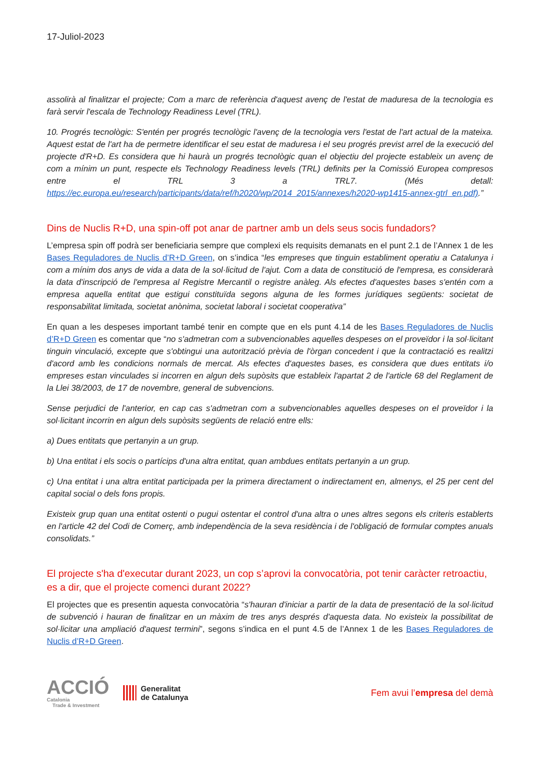17-Juliol-2023
assolirà al finalitzar el projecte; Com a marc de referència d'aquest avenç de l'estat de maduresa de la tecnologia es farà servir l'escala de Technology Readiness Level (TRL).
10. Progrés tecnològic: S'entén per progrés tecnològic l'avenç de la tecnologia vers l'estat de l'art actual de la mateixa. Aquest estat de l'art ha de permetre identificar el seu estat de maduresa i el seu progrés previst arrel de la execució del projecte d'R+D. Es considera que hi haurà un progrés tecnològic quan el objectiu del projecte estableix un avenç de com a mínim un punt, respecte els Technology Readiness levels (TRL) definits per la Comissió Europea compresos entre el TRL 3 a TRL7. (Més detall: https://ec.europa.eu/research/participants/data/ref/h2020/wp/2014_2015/annexes/h2020-wp1415-annex-gtrl_en.pdf).”
Dins de Nuclis R+D, una spin-off pot anar de partner amb un dels seus socis fundadors?
L’empresa spin off podrà ser beneficiaria sempre que complexi els requisits demanats en el punt 2.1 de l’Annex 1 de les Bases Reguladores de Nuclis d’R+D Green, on s’indica “les empreses que tinguin establiment operatiu a Catalunya i com a mínim dos anys de vida a data de la sol·licitud de l'ajut. Com a data de constitució de l'empresa, es considerarà la data d'inscripció de l'empresa al Registre Mercantil o registre anàleg. Als efectes d'aquestes bases s'entén com a empresa aquella entitat que estigui constituïda segons alguna de les formes jurídiques següents: societat de responsabilitat limitada, societat anònima, societat laboral i societat cooperativa”
En quan a les despeses important també tenir en compte que en els punt 4.14 de les Bases Reguladores de Nuclis d’R+D Green es comentar que “no s'admetran com a subvencionables aquelles despeses on el proveïdor i la sol·licitant tinguin vinculació, excepte que s'obtingui una autorització prèvia de l'òrgan concedent i que la contractació es realitzi d'acord amb les condicions normals de mercat. Als efectes d'aquestes bases, es considera que dues entitats i/o empreses estan vinculades si incorren en algun dels supòsits que estableix l'apartat 2 de l'article 68 del Reglament de la Llei 38/2003, de 17 de novembre, general de subvencions.
Sense perjudici de l'anterior, en cap cas s'admetran com a subvencionables aquelles despeses on el proveïdor i la sol·licitant incorrin en algun dels supòsits següents de relació entre ells:
a) Dues entitats que pertanyin a un grup.
b) Una entitat i els socis o partícips d'una altra entitat, quan ambdues entitats pertanyin a un grup.
c) Una entitat i una altra entitat participada per la primera directament o indirectament en, almenys, el 25 per cent del capital social o dels fons propis.
Existeix grup quan una entitat ostenti o pugui ostentar el control d'una altra o unes altres segons els criteris establerts en l'article 42 del Codi de Comerç, amb independència de la seva residència i de l'obligació de formular comptes anuals consolidats.”
El projecte s'ha d'executar durant 2023, un cop s’aprovi la convocatòria, pot tenir caràcter retroactiu, es a dir, que el projecte comenci durant 2022?
El projectes que es presentin aquesta convocatòria “s'hauran d'iniciar a partir de la data de presentació de la sol·licitud de subvenció i hauran de finalitzar en un màxim de tres anys després d'aquesta data. No existeix la possibilitat de sol·licitar una ampliació d'aquest termini”, segons s’indica en el punt 4.5 de l’Annex 1 de les Bases Reguladores de Nuclis d’R+D Green.
ACCIÓ
Catalonia
Trade & Investment
Generalitat
de Catalunya
Fem avui l’empresa del demà